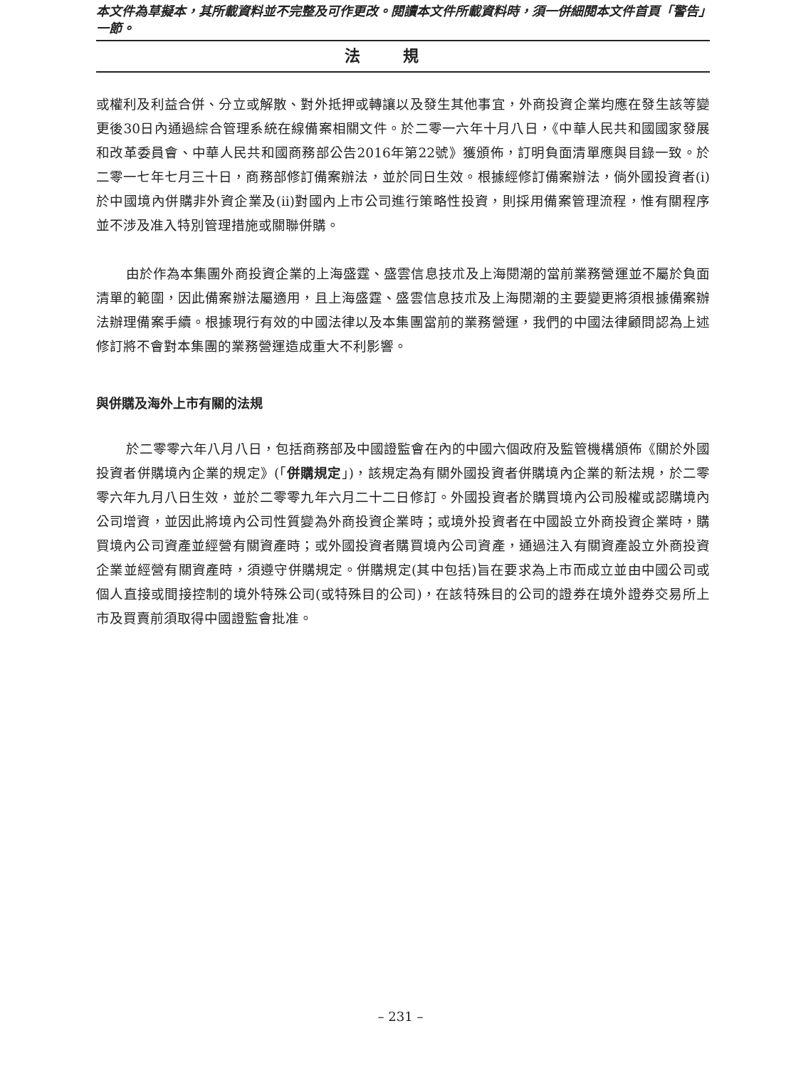本文件為草擬本，其所載資料並不完整及可作更改。閱讀本文件所載資料時，須一併細閱本文件首頁「警告」一節。
法規
或權利及利益合併、分立或解散、對外抵押或轉讓以及發生其他事宜，外商投資企業均應在發生該等變更後30日內通過綜合管理系統在線備案相關文件。於二零一六年十月八日，《中華人民共和國國家發展和改革委員會、中華人民共和國商務部公告2016年第22號》獲頒佈，訂明負面清單應與目錄一致。於二零一七年七月三十日，商務部修訂備案辦法，並於同日生效。根據經修訂備案辦法，倘外國投資者(i)於中國境內併購非外資企業及(ii)對國內上市公司進行策略性投資，則採用備案管理流程，惟有關程序並不涉及准入特別管理措施或關聯併購。
由於作為本集團外商投資企業的上海盛霆、盛雲信息技朮及上海閱潮的當前業務營運並不屬於負面清單的範圍，因此備案辦法屬適用，且上海盛霆、盛雲信息技朮及上海閱潮的主要變更將須根據備案辦法辦理備案手續。根據現行有效的中國法律以及本集團當前的業務營運，我們的中國法律顧問認為上述修訂將不會對本集團的業務營運造成重大不利影響。
與併購及海外上市有關的法規
於二零零六年八月八日，包括商務部及中國證監會在內的中國六個政府及監管機構頒佈《關於外國投資者併購境內企業的規定》(「併購規定」)，該規定為有關外國投資者併購境內企業的新法規，於二零零六年九月八日生效，並於二零零九年六月二十二日修訂。外國投資者於購買境內公司股權或認購境內公司增資，並因此將境內公司性質變為外商投資企業時；或境外投資者在中國設立外商投資企業時，購買境內公司資產並經營有關資產時；或外國投資者購買境內公司資產，通過注入有關資產設立外商投資企業並經營有關資產時，須遵守併購規定。併購規定(其中包括)旨在要求為上市而成立並由中國公司或個人直接或間接控制的境外特殊公司(或特殊目的公司)，在該特殊目的公司的證券在境外證券交易所上市及買賣前須取得中國證監會批准。
– 231 –